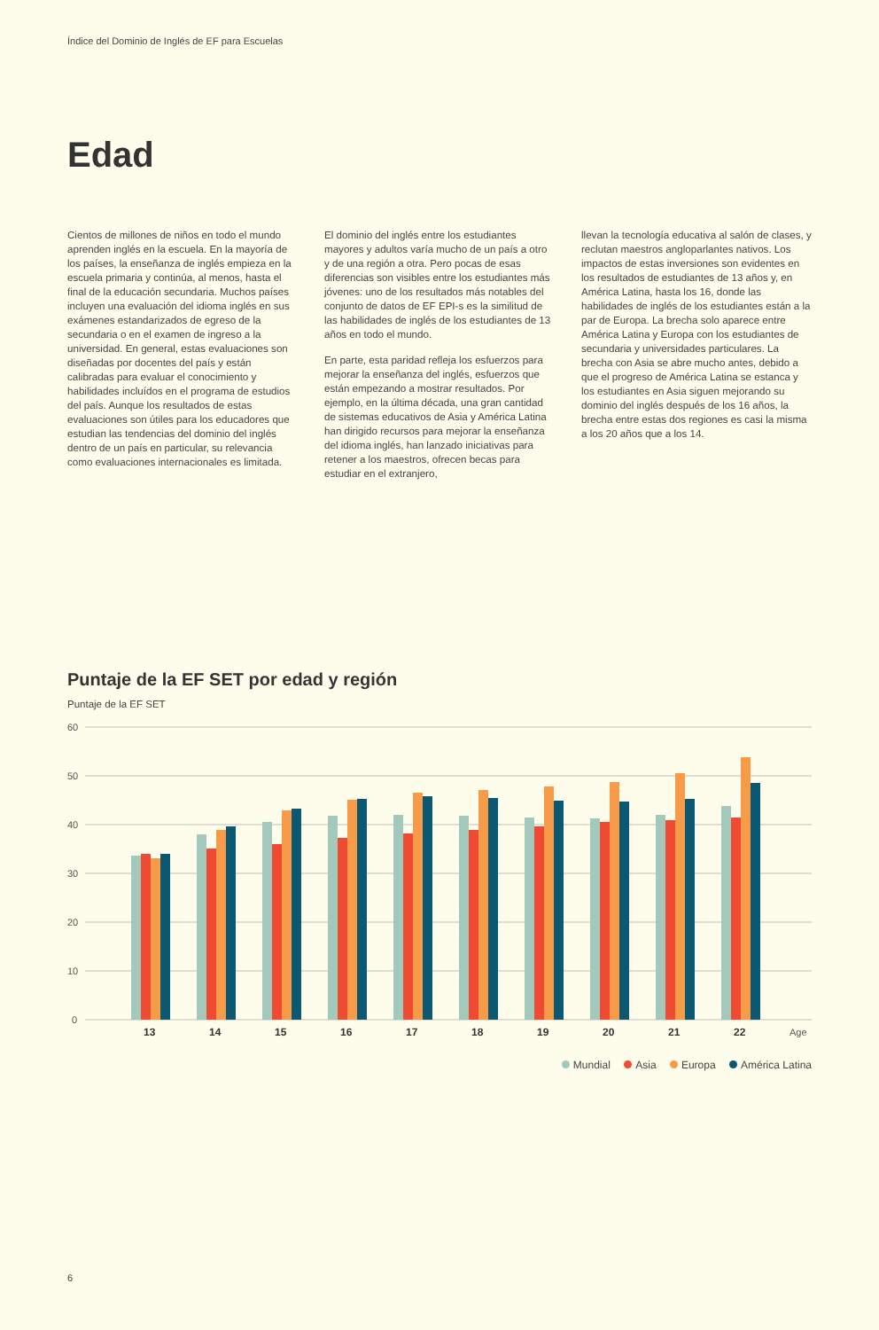Índice del Dominio de Inglés de EF para Escuelas
Edad
Cientos de millones de niños en todo el mundo aprenden inglés en la escuela. En la mayoría de los países, la enseñanza de inglés empieza en la escuela primaria y continúa, al menos, hasta el final de la educación secundaria. Muchos países incluyen una evaluación del idioma inglés en sus exámenes estandarizados de egreso de la secundaria o en el examen de ingreso a la universidad. En general, estas evaluaciones son diseñadas por docentes del país y están calibradas para evaluar el conocimiento y habilidades incluídos en el programa de estudios del país. Aunque los resultados de estas evaluaciones son útiles para los educadores que estudian las tendencias del dominio del inglés dentro de un país en particular, su relevancia como evaluaciones internacionales es limitada.
El dominio del inglés entre los estudiantes mayores y adultos varía mucho de un país a otro y de una región a otra. Pero pocas de esas diferencias son visibles entre los estudiantes más jóvenes: uno de los resultados más notables del conjunto de datos de EF EPI-s es la similitud de las habilidades de inglés de los estudiantes de 13 años en todo el mundo.
En parte, esta paridad refleja los esfuerzos para mejorar la enseñanza del inglés, esfuerzos que están empezando a mostrar resultados. Por ejemplo, en la última década, una gran cantidad de sistemas educativos de Asia y América Latina han dirigido recursos para mejorar la enseñanza del idioma inglés, han lanzado iniciativas para retener a los maestros, ofrecen becas para estudiar en el extranjero,
llevan la tecnología educativa al salón de clases, y reclutan maestros angloparlantes nativos. Los impactos de estas inversiones son evidentes en los resultados de estudiantes de 13 años y, en América Latina, hasta los 16, donde las habilidades de inglés de los estudiantes están a la par de Europa. La brecha solo aparece entre América Latina y Europa con los estudiantes de secundaria y universidades particulares. La brecha con Asia se abre mucho antes, debido a que el progreso de América Latina se estanca y los estudiantes en Asia siguen mejorando su dominio del inglés después de los 16 años, la brecha entre estas dos regiones es casi la misma a los 20 años que a los 14.
Puntaje de la EF SET por edad y región
Puntaje de la EF SET
60
50
40
30
20
10
0
13
14
15
16
17
18
19
20
21
22
Age
Mundial Asia Europa América Latina
6